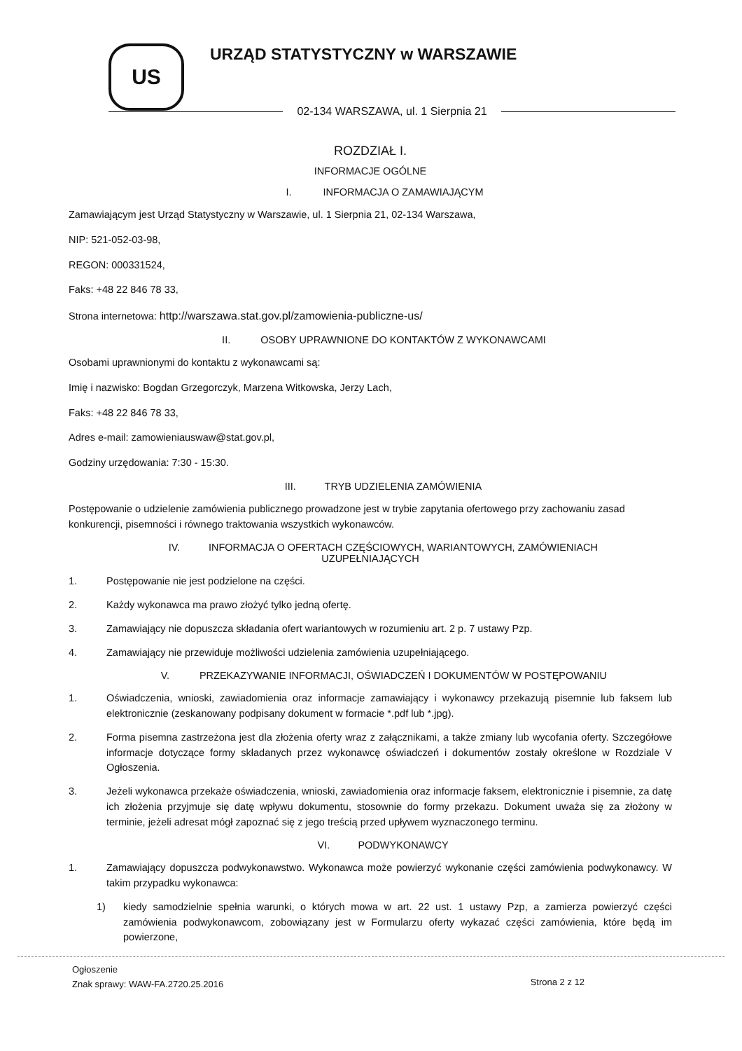US URZĄD STATYSTYCZNY w WARSZAWIE
02-134 WARSZAWA, ul. 1 Sierpnia 21
ROZDZIAŁ I.
INFORMACJE OGÓLNE
I. INFORMACJA O ZAMAWIAJĄCYM
Zamawiającym jest Urząd Statystyczny w Warszawie, ul. 1 Sierpnia 21, 02-134 Warszawa,
NIP: 521-052-03-98,
REGON: 000331524,
Faks: +48 22 846 78 33,
Strona internetowa: http://warszawa.stat.gov.pl/zamowienia-publiczne-us/
II. OSOBY UPRAWNIONE DO KONTAKTÓW Z WYKONAWCAMI
Osobami uprawnionymi do kontaktu z wykonawcami są:
Imię i nazwisko: Bogdan Grzegorczyk, Marzena Witkowska, Jerzy Lach,
Faks: +48 22 846 78 33,
Adres e-mail: zamowieniauswaw@stat.gov.pl,
Godziny urzędowania: 7:30 - 15:30.
III. TRYB UDZIELENIA ZAMÓWIENIA
Postępowanie o udzielenie zamówienia publicznego prowadzone jest w trybie zapytania ofertowego przy zachowaniu zasad konkurencji, pisemności i równego traktowania wszystkich wykonawców.
IV. INFORMACJA O OFERTACH CZĘŚCIOWYCH, WARIANTOWYCH, ZAMÓWIENIACH
UZUPEŁNIAJĄCYCH
1. Postępowanie nie jest podzielone na części.
2. Każdy wykonawca ma prawo złożyć tylko jedną ofertę.
3. Zamawiający nie dopuszcza składania ofert wariantowych w rozumieniu art. 2 p. 7 ustawy Pzp.
4. Zamawiający nie przewiduje możliwości udzielenia zamówienia uzupełniającego.
V. PRZEKAZYWANIE INFORMACJI, OŚWIADCZEŃ I DOKUMENTÓW W POSTĘPOWANIU
1. Oświadczenia, wnioski, zawiadomienia oraz informacje zamawiający i wykonawcy przekazują pisemnie lub faksem lub elektronicznie (zeskanowany podpisany dokument w formacie *.pdf lub *.jpg).
2. Forma pisemna zastrzeżona jest dla złożenia oferty wraz z załącznikami, a także zmiany lub wycofania oferty. Szczegółowe informacje dotyczące formy składanych przez wykonawcę oświadczeń i dokumentów zostały określone w Rozdziale V Ogłoszenia.
3. Jeżeli wykonawca przekaże oświadczenia, wnioski, zawiadomienia oraz informacje faksem, elektronicznie i pisemnie, za datę ich złożenia przyjmuje się datę wpływu dokumentu, stosownie do formy przekazu. Dokument uważa się za złożony w terminie, jeżeli adresat mógł zapoznać się z jego treścią przed upływem wyznaczonego terminu.
VI. PODWYKONAWCY
1. Zamawiający dopuszcza podwykonawstwo. Wykonawca może powierzyć wykonanie części zamówienia podwykonawcy. W takim przypadku wykonawca:
1) kiedy samodzielnie spełnia warunki, o których mowa w art. 22 ust. 1 ustawy Pzp, a zamierza powierzyć części zamówienia podwykonawcom, zobowiązany jest w Formularzu oferty wykazać części zamówienia, które będą im powierzone,
Ogłoszenie
Znak sprawy: WAW-FA.2720.25.2016
Strona 2 z 12